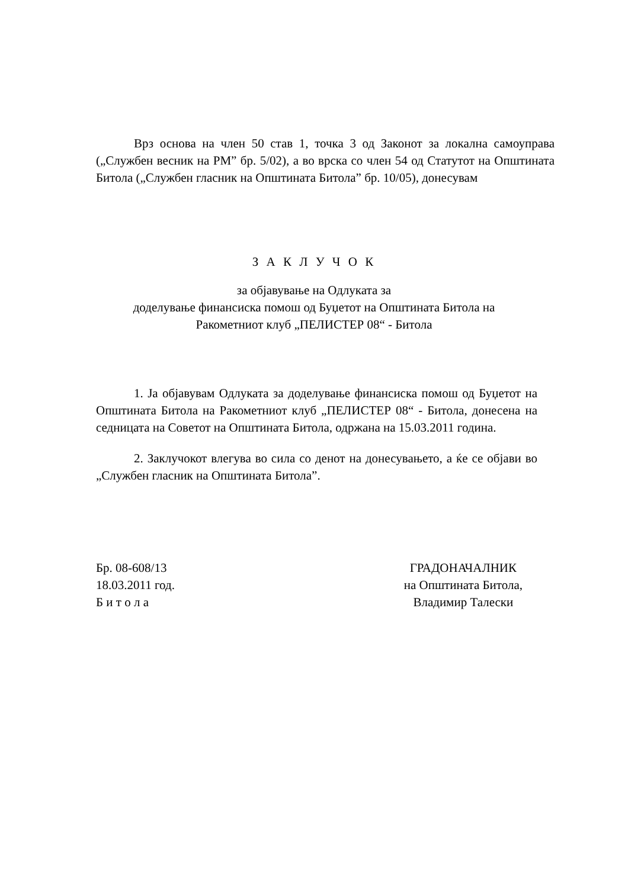Врз основа на член 50 став 1, точка 3 од Законот за локална самоуправа („Службен весник на РМ” бр. 5/02), а во врска со член 54 од Статутот на Општината Битола („Службен гласник на Општината Битола” бр. 10/05), донесувам
З А К Л У Ч О К
за објавување на Одлуката за
доделување финансиска помош од Буџетот на Општината Битола на
Ракометниот клуб „ПЕЛИСТЕР 08“ - Битола
1. Ја објавувам Одлуката за доделување финансиска помош од Буџетот на Општината Битола на Ракометниот клуб „ПЕЛИСТЕР 08“ - Битола, донесена на седницата на Советот на Општината Битола, одржана на 15.03.2011 година.
2. Заклучокот влегува во сила со денот на донесувањето, а ќе се објави во „Службен гласник на Општината Битола”.
Бр. 08-608/13
18.03.2011 год.
Б и т о л а
ГРАДОНАЧАЛНИК
на Општината Битола,
Владимир Талески